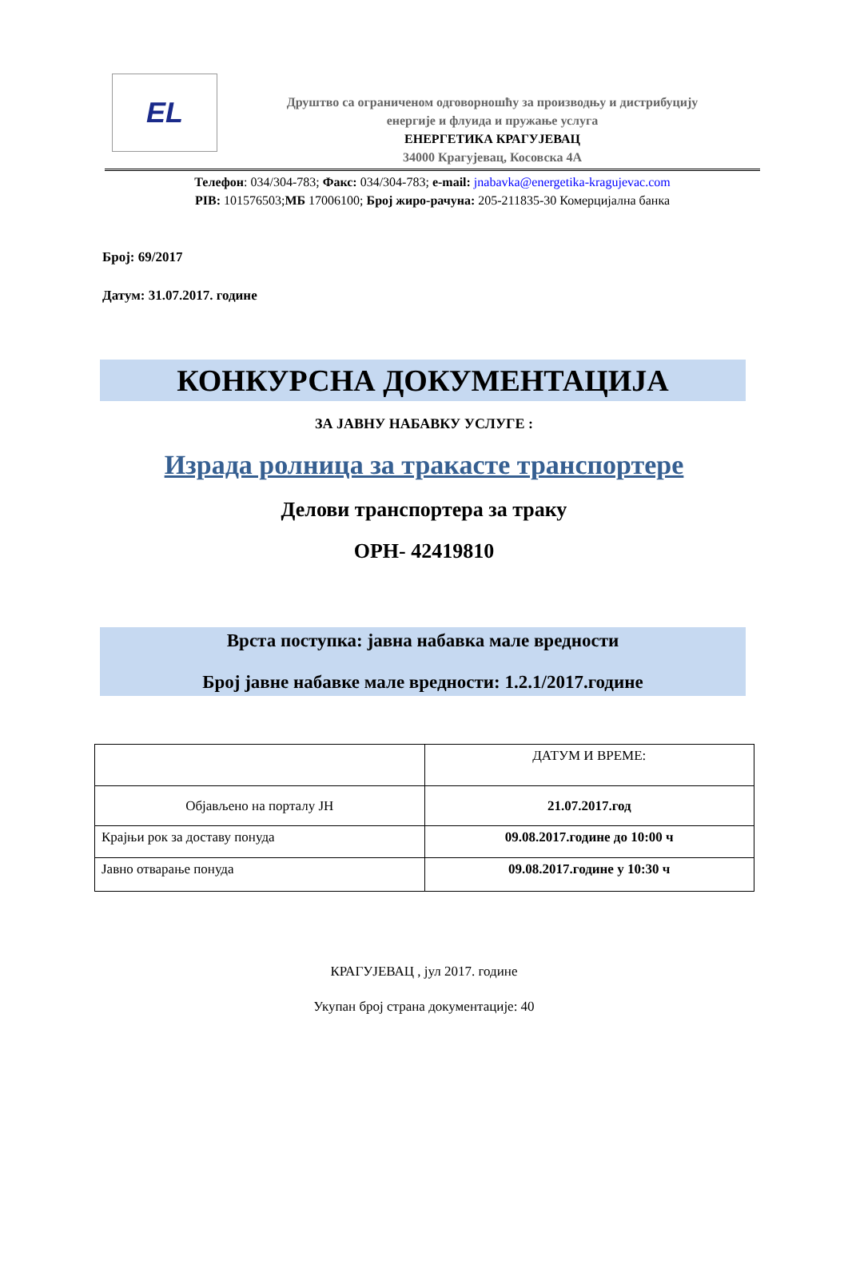EL
Друштво са ограниченом одговорношћу за производњу и дистрибуцију
енергије и флуида и пружање услуга
ЕНЕРГЕТИКА КРАГУЈЕВАЦ
34000 Крагујевац, Косовска 4А
Телефон: 034/304-783; Факс: 034/304-783; e-mail: jnabavka@energetika-kragujevac.com
PIB: 101576503;МБ 17006100; Број жиро-рачуна: 205-211835-30 Комерцијална банка
Број: 69/2017
Датум: 31.07.2017. године
КОНКУРСНА ДОКУМЕНТАЦИЈА
ЗА ЈАВНУ НАБАВКУ УСЛУГЕ :
Израда ролница за тракасте транспортере
Делови транспортера за траку
ОРН- 42419810
Врста поступка: јавна набавка мале вредности
Број јавне набавке мале вредности: 1.2.1/2017.године
| | ДАТУМ И ВРЕМЕ: |
| Објављено на порталу ЈН | 21.07.2017.год |
| Крајњи рок за доставу понуда | 09.08.2017.године до 10:00 ч |
| Јавно отварање понуда | 09.08.2017.године у 10:30 ч |
КРАГУЈЕВАЦ , јул 2017. године
Укупан број страна документације: 40